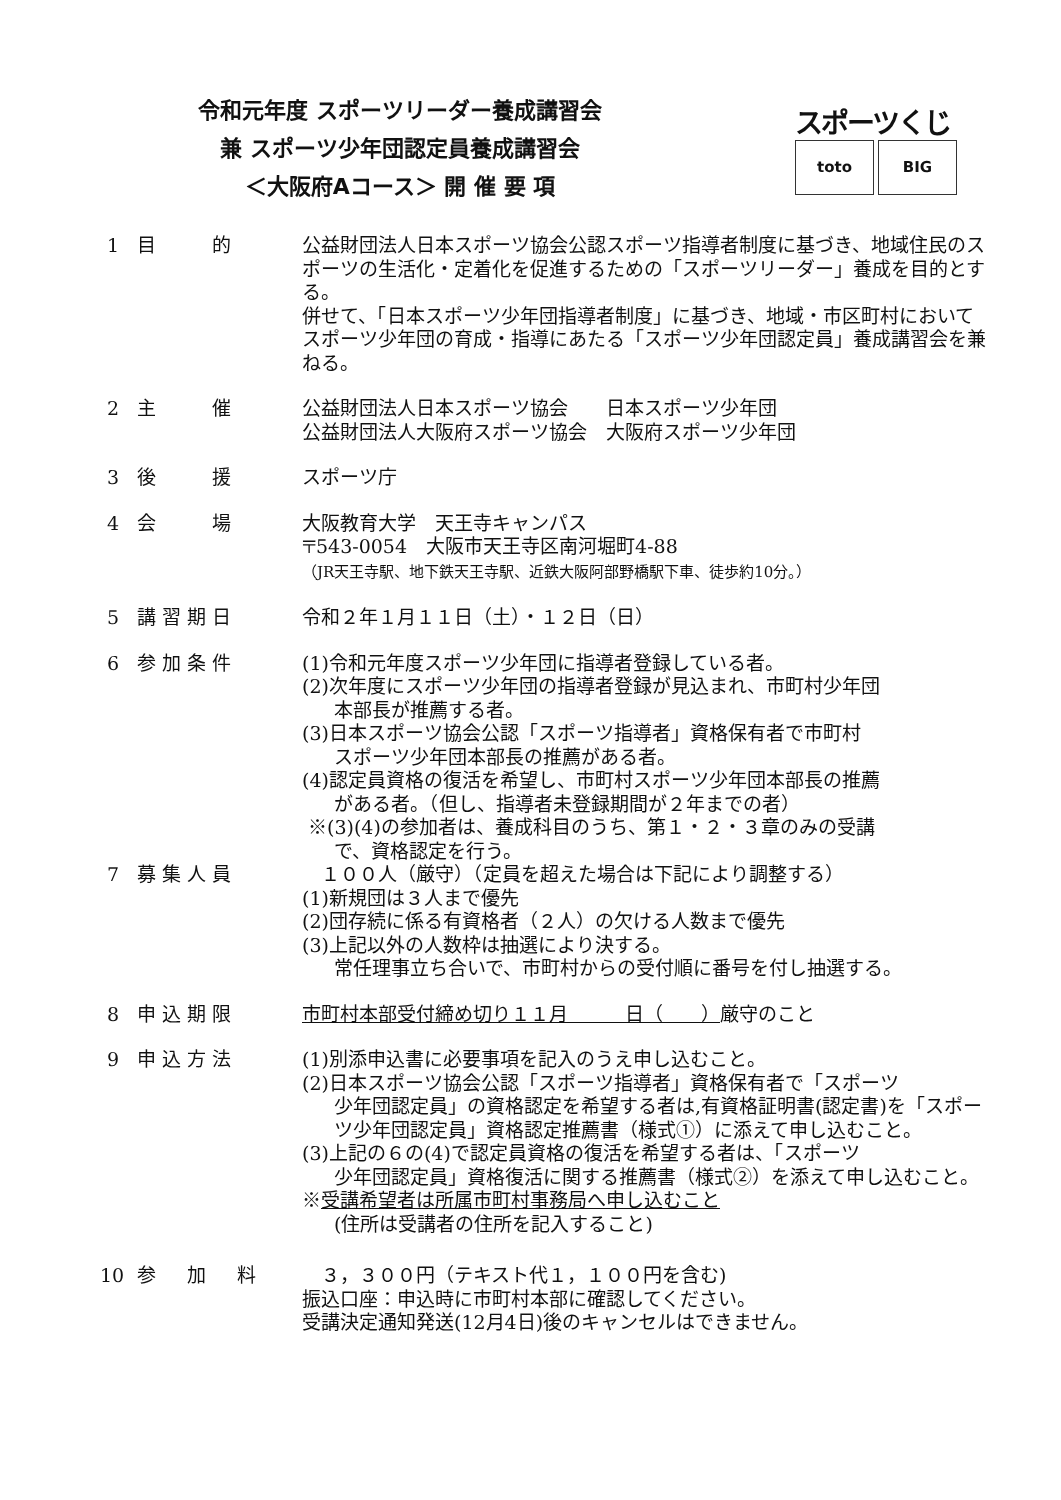令和元年度 スポーツリーダー養成講習会
兼 スポーツ少年団認定員養成講習会
＜大阪府Aコース＞ 開 催 要 項
スポーツくじ
toto BIG
1 目　　的 公益財団法人日本スポーツ協会公認スポーツ指導者制度に基づき、地域住民のスポーツの生活化・定着化を促進するための「スポーツリーダー」養成を目的とする。
併せて、「日本スポーツ少年団指導者制度」に基づき、地域・市区町村においてスポーツ少年団の育成・指導にあたる「スポーツ少年団認定員」養成講習会を兼ねる。
2 主　　催 公益財団法人日本スポーツ協会　　日本スポーツ少年団
公益財団法人大阪府スポーツ協会　大阪府スポーツ少年団
3 後　　援 スポーツ庁
4 会　　場 大阪教育大学　天王寺キャンパス
〒543-0054　大阪市天王寺区南河堀町4-88
（JR天王寺駅、地下鉄天王寺駅、近鉄大阪阿部野橋駅下車、徒歩約10分。）
5 講習期日 令和２年１月１１日（土）・１２日（日）
6 参加条件 (1)令和元年度スポーツ少年団に指導者登録している者。
(2)次年度にスポーツ少年団の指導者登録が見込まれ、市町村少年団
本部長が推薦する者。
(3)日本スポーツ協会公認「スポーツ指導者」資格保有者で市町村
スポーツ少年団本部長の推薦がある者。
(4)認定員資格の復活を希望し、市町村スポーツ少年団本部長の推薦
がある者。（但し、指導者未登録期間が２年までの者）
※(3)(4)の参加者は、養成科目のうち、第１・２・３章のみの受講
で、資格認定を行う。
7 募集人員 　１００人（厳守）（定員を超えた場合は下記により調整する）
(1)新規団は３人まで優先
(2)団存続に係る有資格者（２人）の欠ける人数まで優先
(3)上記以外の人数枠は抽選により決する。
常任理事立ち合いで、市町村からの受付順に番号を付し抽選する。
8 申込期限 市町村本部受付締め切り１１月　　　日（　　）厳守のこと
9 申込方法 (1)別添申込書に必要事項を記入のうえ申し込むこと。
(2)日本スポーツ協会公認「スポーツ指導者」資格保有者で「スポーツ
少年団認定員」の資格認定を希望する者は,有資格証明書(認定書)を「スポーツ少年団認定員」資格認定推薦書（様式①）に添えて申し込むこと。
(3)上記の６の(4)で認定員資格の復活を希望する者は、「スポーツ
少年団認定員」資格復活に関する推薦書（様式②）を添えて申し込むこと。
※受講希望者は所属市町村事務局へ申し込むこと
(住所は受講者の住所を記入すること)
10 参　加　料 　３，３００円（テキスト代１，１００円を含む)
振込口座：申込時に市町村本部に確認してください。
受講決定通知発送(12月4日)後のキャンセルはできません。